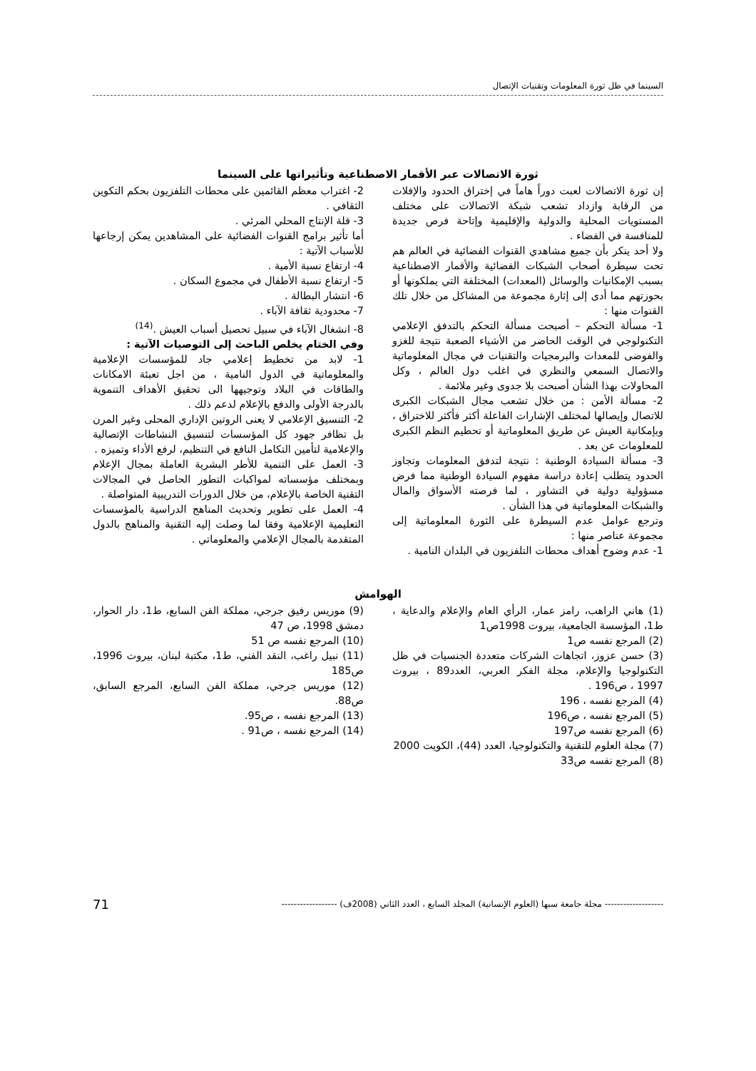السينما في ظل ثورة المعلومات وتقنيات الإتصال
ثورة الاتصالات عبر الأقمار الاصطناعية وتأثيراتها على السينما
إن ثورة الاتصالات لعبت دوراً هاماً في إختراق الحدود والإفلات من الرقابة وازداد تشعب شبكة الاتصالات على مختلف المستويات المحلية والدولية والإقليمية وإتاحة فرص جديدة للمنافسة في الفضاء .
ولا أحد ينكر بأن جميع مشاهدي القنوات الفضائية في العالم هم تحت سيطرة أصحاب الشبكات الفضائية والأقمار الاصطناعية بسبب الإمكانيات والوسائل (المعدات) المختلفة التي يملكونها أو بحوزتهم مما أدى إلى إثارة مجموعة من المشاكل من خلال تلك القنوات منها :
1- مسألة التحكم – أصبحت مسألة التحكم بالتدفق الإعلامي التكنولوجي في الوقت الحاضر من الأشياء الصعبة نتيجة للغزو والفوضى للمعدات والبرمجيات والتقنيات في مجال المعلوماتية والاتصال السمعي والنظري في اغلب دول العالم ، وكل المحاولات بهذا الشأن أصبحت بلا جدوى وغير ملائمة .
2- مسألة الأمن : من خلال تشعب مجال الشبكات الكبرى للاتصال وإيصالها لمختلف الإشارات الفاعلة أكثر فأكثر للاختراق ، وبإمكانية العيش عن طريق المعلوماتية أو تحطيم النظم الكبرى للمعلومات عن بعد .
3- مسألة السيادة الوطنية : نتيجة لتدفق المعلومات وتجاوز الحدود يتطلب إعادة دراسة مفهوم السيادة الوطنية مما فرض مسؤولية دولية في التشاور ، لما فرصته الأسواق والمال والشبكات المعلوماتية في هذا الشأن .
وترجع عوامل عدم السيطرة على الثورة المعلوماتية إلى مجموعة عناصر منها :
1- عدم وضوح أهداف محطات التلفزيون في البلدان النامية .
2- اغتراب معظم القائمين على محطات التلفزيون بحكم التكوين الثقافي .
3- قلة الإنتاج المحلي المرئي .
أما تأثير برامج القنوات الفضائية على المشاهدين يمكن إرجاعها للأسباب الآتية :
4- ارتفاع نسبة الأمية .
5- ارتفاع نسبة الأطفال في مجموع السكان .
6- انتشار البطالة .
7- محدودية ثقافة الآباء .
8- انشغال الآباء في سبيل تحصيل أسباب العيش .<sup>(14)</sup>
وفي الختام يخلص الباحث إلى التوصيات الآتية :
1- لابد من تخطيط إعلامي جاد للمؤسسات الإعلامية والمعلوماتية في الدول النامية ، من اجل تعبئة الامكانات والطاقات في البلاد وتوجيهها الى تحقيق الأهداف التنموية بالدرجة الأولى والدفع بالإعلام لدعم ذلك .
2- التنسيق الإعلامي لا يعنى الروتين الإداري المحلى وغير المرن بل تظافر جهود كل المؤسسات لتنسيق النشاطات الإتصالية والإعلامية لتأمين التكامل النافع في التنظيم، لرفع الأداء وتميزه .
3- العمل على التنمية للأطر البشرية العاملة بمجال الإعلام وبمختلف مؤسساته لمواكبات التطور الحاصل في المجالات التقنية الخاصة بالإعلام، من خلال الدورات التدريبية المتواصلة .
4- العمل على تطوير وتحديث المناهج الدراسية بالمؤسسات التعليمية الإعلامية وفقا لما وصلت إليه التقنية والمناهج بالدول المتقدمة بالمجال الإعلامي والمعلوماتي .
الهوامش
(1) هاني الراهب، رامز عمار، الرأي العام والإعلام والدعاية ، ط1، المؤسسة الجامعية، بيروت 1998ص1
(2) المرجع نفسه ص1
(3) حسن عزوز، اتجاهات الشركات متعددة الجنسيات في ظل التكنولوجيا والإعلام، مجلة الفكر العربي، العدد89 ، بيروت 1997 ، ص196 .
(4) المرجع نفسه ، 196
(5) المرجع نفسه ، ص196
(6) المرجع نفسه ص197
(7) مجلة العلوم للتقنية والتكنولوجيا، العدد (44)، الكويت 2000
(8) المرجع نفسه ص33
(9) موريس رفيق جرجي، مملكة الفن السابع، ط1، دار الحوار، دمشق 1998، ص 47
(10) المرجع نفسه ص 51
(11) نبيل راغب، النقد الفني، ط1، مكتبة لبنان، بيروت 1996، ص185
(12) موريس جرجي، مملكة الفن السابع، المرجع السابق، ص88.
(13) المرجع نفسه ، ص95.
(14) المرجع نفسه ، ص91 .
------------------- مجلة جامعة سبها (العلوم الإنسانية) المجلد السابع ، العدد الثاني (2008ف) ------------------ 71